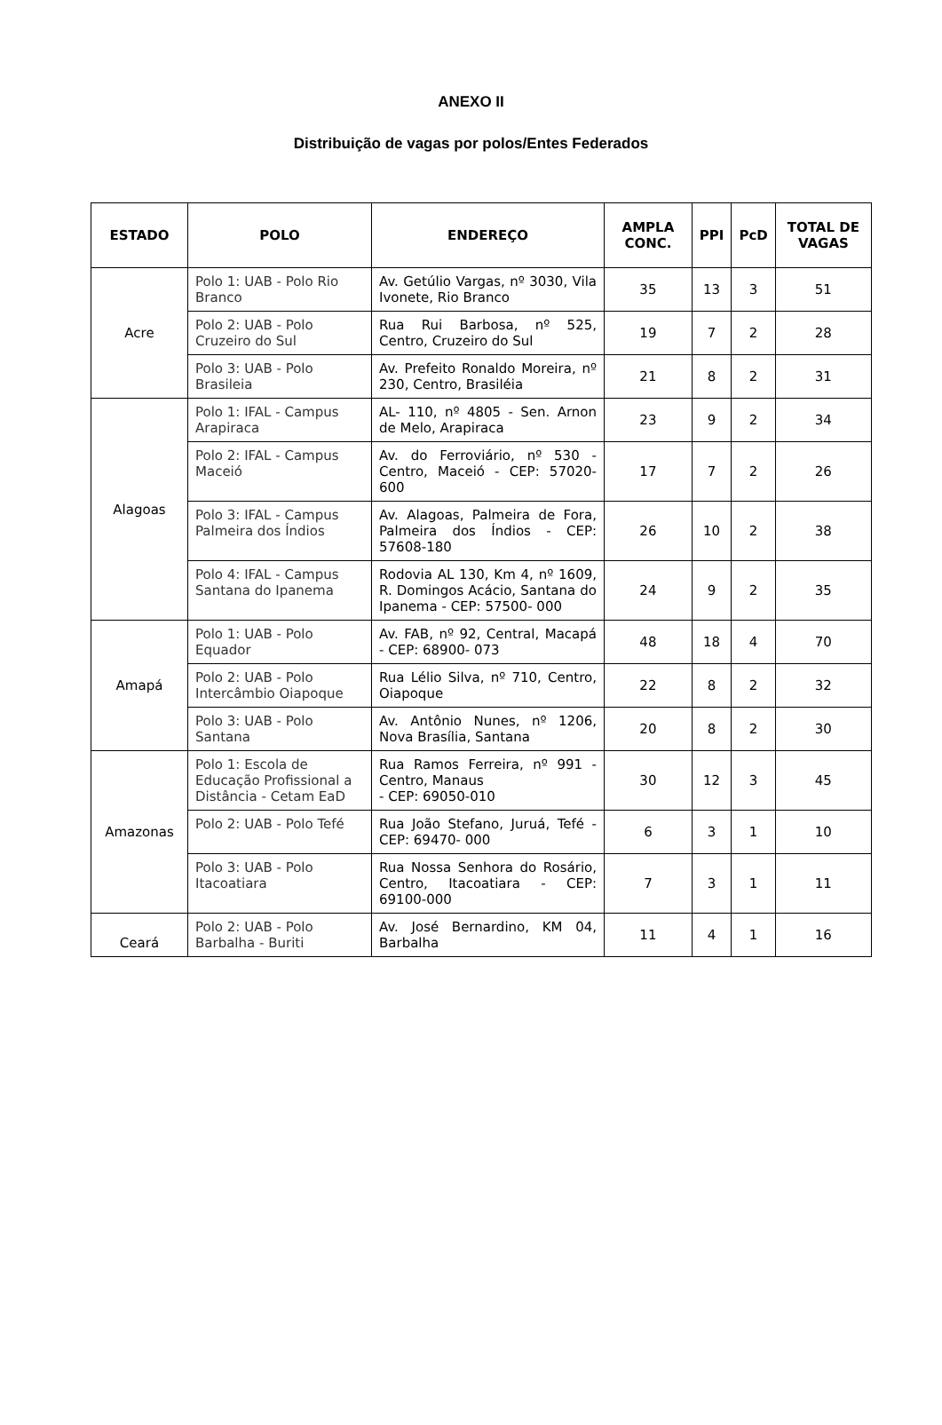ANEXO II
Distribuição de vagas por polos/Entes Federados
| ESTADO | POLO | ENDEREÇO | AMPLA CONC. | PPI | PcD | TOTAL DE VAGAS |
| --- | --- | --- | --- | --- | --- | --- |
| Acre | Polo 1: UAB - Polo Rio Branco | Av. Getúlio Vargas, nº 3030, Vila Ivonete, Rio Branco | 35 | 13 | 3 | 51 |
| | Polo 2: UAB - Polo Cruzeiro do Sul | Rua Rui Barbosa, nº 525, Centro, Cruzeiro do Sul | 19 | 7 | 2 | 28 |
| | Polo 3: UAB - Polo Brasileia | Av. Prefeito Ronaldo Moreira, nº 230, Centro, Brasiléia | 21 | 8 | 2 | 31 |
| Alagoas | Polo 1: IFAL - Campus Arapiraca | AL- 110, nº 4805 - Sen. Arnon de Melo, Arapiraca | 23 | 9 | 2 | 34 |
| | Polo 2: IFAL - Campus Maceió | Av. do Ferroviário, nº 530 - Centro, Maceió - CEP: 57020-600 | 17 | 7 | 2 | 26 |
| | Polo 3: IFAL - Campus Palmeira dos Índios | Av. Alagoas, Palmeira de Fora, Palmeira dos Índios - CEP: 57608-180 | 26 | 10 | 2 | 38 |
| | Polo 4: IFAL - Campus Santana do Ipanema | Rodovia AL 130, Km 4, nº 1609, R. Domingos Acácio, Santana do Ipanema - CEP: 57500- 000 | 24 | 9 | 2 | 35 |
| Amapá | Polo 1: UAB - Polo Equador | Av. FAB, nº 92, Central, Macapá - CEP: 68900- 073 | 48 | 18 | 4 | 70 |
| | Polo 2: UAB - Polo Intercâmbio Oiapoque | Rua Lélio Silva, nº 710, Centro, Oiapoque | 22 | 8 | 2 | 32 |
| | Polo 3: UAB - Polo Santana | Av. Antônio Nunes, nº 1206, Nova Brasília, Santana | 20 | 8 | 2 | 30 |
| Amazonas | Polo 1: Escola de Educação Profissional a Distância - Cetam EaD | Rua Ramos Ferreira, nº 991 - Centro, Manaus - CEP: 69050-010 | 30 | 12 | 3 | 45 |
| | Polo 2: UAB - Polo Tefé | Rua João Stefano, Juruá, Tefé - CEP: 69470- 000 | 6 | 3 | 1 | 10 |
| | Polo 3: UAB - Polo Itacoatiara | Rua Nossa Senhora do Rosário, Centro, Itacoatiara - CEP: 69100-000 | 7 | 3 | 1 | 11 |
| Ceará | Polo 2: UAB - Polo Barbalha - Buriti | Av. José Bernardino, KM 04, Barbalha | 11 | 4 | 1 | 16 |